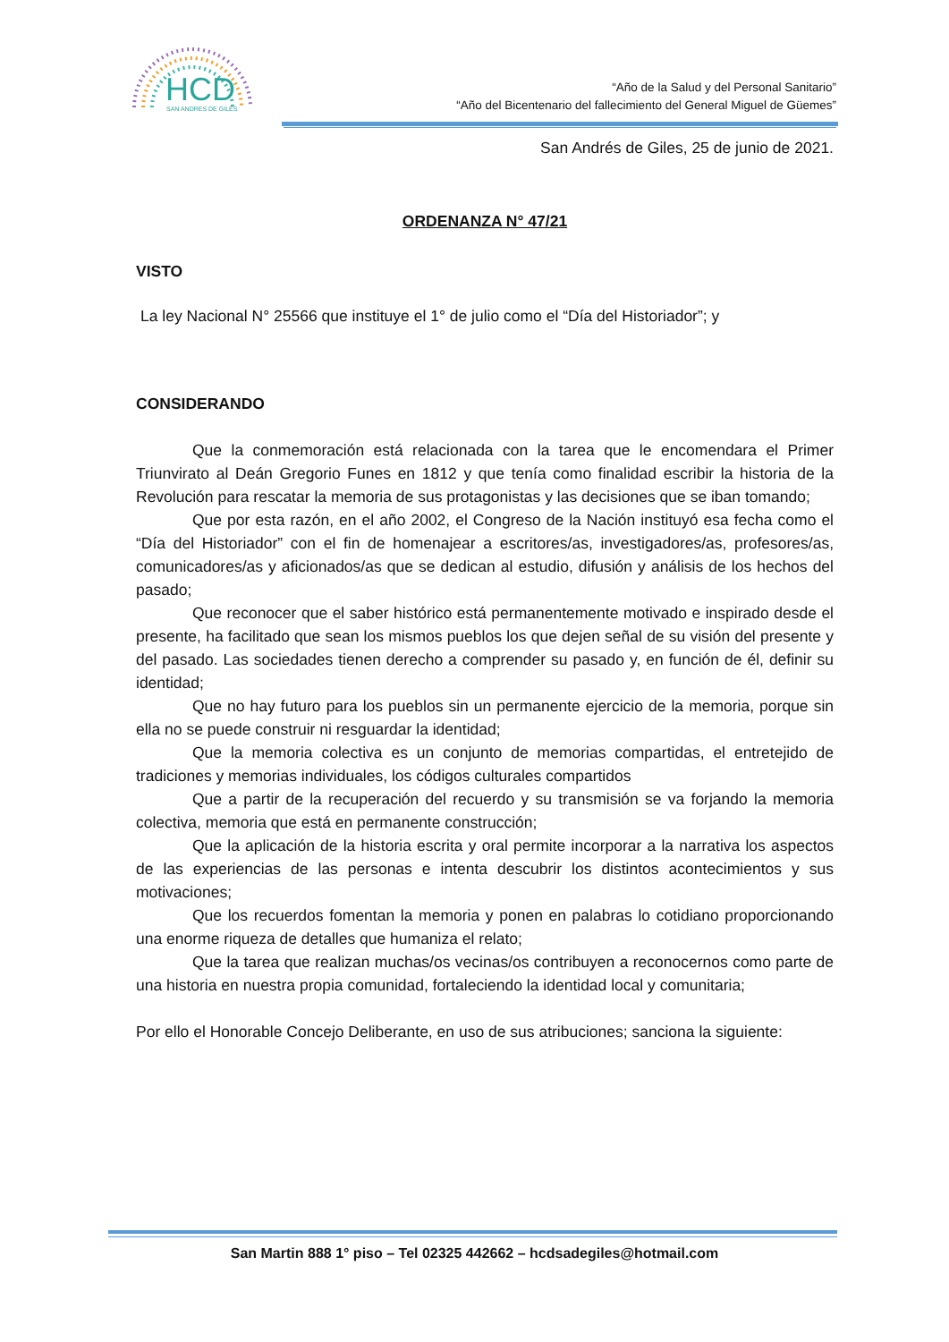HCD
SAN ANDRES DE GILES
“Año de la Salud y del Personal Sanitario”
“Año del Bicentenario del fallecimiento del General Miguel de Güemes”
San Andrés de Giles, 25 de junio de 2021.
ORDENANZA N° 47/21
VISTO
La ley Nacional N° 25566 que instituye el 1° de julio como el “Día del Historiador”; y
CONSIDERANDO
Que la conmemoración está relacionada con la tarea que le encomendara el Primer Triunvirato al Deán Gregorio Funes en 1812 y que tenía como finalidad escribir la historia de la Revolución para rescatar la memoria de sus protagonistas y las decisiones que se iban tomando;
Que por esta razón, en el año 2002, el Congreso de la Nación instituyó esa fecha como el “Día del Historiador” con el fin de homenajear a escritores/as, investigadores/as, profesores/as, comunicadores/as y aficionados/as que se dedican al estudio, difusión y análisis de los hechos del pasado;
Que reconocer que el saber histórico está permanentemente motivado e inspirado desde el presente, ha facilitado que sean los mismos pueblos los que dejen señal de su visión del presente y del pasado. Las sociedades tienen derecho a comprender su pasado y, en función de él, definir su identidad;
Que no hay futuro para los pueblos sin un permanente ejercicio de la memoria, porque sin ella no se puede construir ni resguardar la identidad;
Que la memoria colectiva es un conjunto de memorias compartidas, el entretejido de tradiciones y memorias individuales, los códigos culturales compartidos
Que a partir de la recuperación del recuerdo y su transmisión se va forjando la memoria colectiva, memoria que está en permanente construcción;
Que la aplicación de la historia escrita y oral permite incorporar a la narrativa los aspectos de las experiencias de las personas e intenta descubrir los distintos acontecimientos y sus motivaciones;
Que los recuerdos fomentan la memoria y ponen en palabras lo cotidiano proporcionando una enorme riqueza de detalles que humaniza el relato;
Que la tarea que realizan muchas/os vecinas/os contribuyen a reconocernos como parte de una historia en nuestra propia comunidad, fortaleciendo la identidad local y comunitaria;
Por ello el Honorable Concejo Deliberante, en uso de sus atribuciones; sanciona la siguiente:
San Martin 888 1° piso – Tel 02325 442662 – hcdsadegiles@hotmail.com